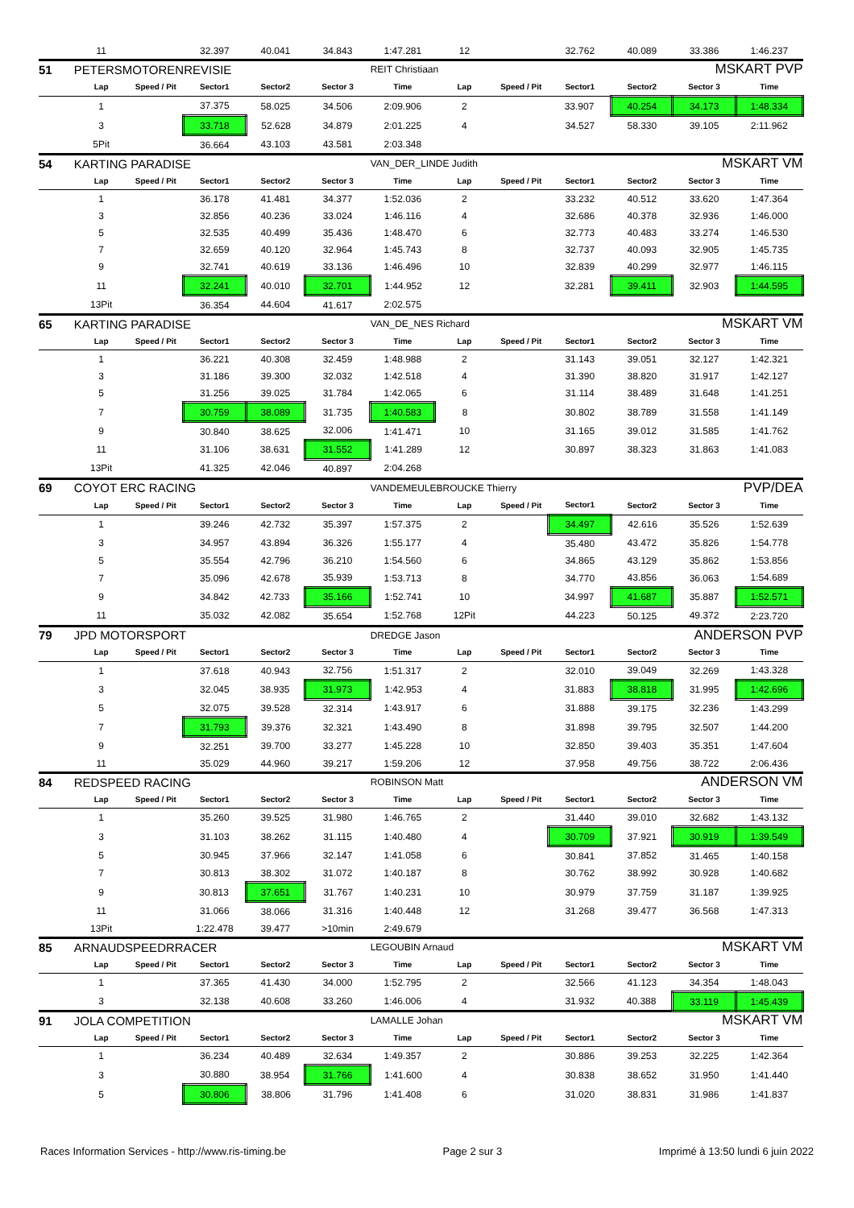| | 11 | | 32.397 | 40.041 | 34.843 | 1:47.281 | 12 | | 32.762 | 40.089 | 33.386 | 1:46.237 |
| 51 | PETERSMOTORENREVISIE | | | | | REIT Christiaan | | | MSKART PVP | | | |
| | Lap | Speed / Pit | Sector1 | Sector2 | Sector 3 | Time | Lap | Speed / Pit | Sector1 | Sector2 | Sector 3 | Time |
| | 1 | | 37.375 | 58.025 | 34.506 | 2:09.906 | 2 | | 33.907 | 40.254 | 34.173 | 1:48.334 |
| | 3 | | 33.718 | 52.628 | 34.879 | 2:01.225 | 4 | | 34.527 | 58.330 | 39.105 | 2:11.962 |
| | 5Pit | | 36.664 | 43.103 | 43.581 | 2:03.348 | | | | | | |
| 54 | KARTING PARADISE | | | | | VAN_DER_LINDE Judith | | | MSKART VM | | | |
| | Lap | Speed / Pit | Sector1 | Sector2 | Sector 3 | Time | Lap | Speed / Pit | Sector1 | Sector2 | Sector 3 | Time |
| | 1 | | 36.178 | 41.481 | 34.377 | 1:52.036 | 2 | | 33.232 | 40.512 | 33.620 | 1:47.364 |
| | 3 | | 32.856 | 40.236 | 33.024 | 1:46.116 | 4 | | 32.686 | 40.378 | 32.936 | 1:46.000 |
| | 5 | | 32.535 | 40.499 | 35.436 | 1:48.470 | 6 | | 32.773 | 40.483 | 33.274 | 1:46.530 |
| | 7 | | 32.659 | 40.120 | 32.964 | 1:45.743 | 8 | | 32.737 | 40.093 | 32.905 | 1:45.735 |
| | 9 | | 32.741 | 40.619 | 33.136 | 1:46.496 | 10 | | 32.839 | 40.299 | 32.977 | 1:46.115 |
| | 11 | | 32.241 | 40.010 | 32.701 | 1:44.952 | 12 | | 32.281 | 39.411 | 32.903 | 1:44.595 |
| | 13Pit | | 36.354 | 44.604 | 41.617 | 2:02.575 | | | | | | |
| 65 | KARTING PARADISE | | | | | VAN_DE_NES Richard | | | MSKART VM | | | |
| | Lap | Speed / Pit | Sector1 | Sector2 | Sector 3 | Time | Lap | Speed / Pit | Sector1 | Sector2 | Sector 3 | Time |
| | 1 | | 36.221 | 40.308 | 32.459 | 1:48.988 | 2 | | 31.143 | 39.051 | 32.127 | 1:42.321 |
| | 3 | | 31.186 | 39.300 | 32.032 | 1:42.518 | 4 | | 31.390 | 38.820 | 31.917 | 1:42.127 |
| | 5 | | 31.256 | 39.025 | 31.784 | 1:42.065 | 6 | | 31.114 | 38.489 | 31.648 | 1:41.251 |
| | 7 | | 30.759 | 38.089 | 31.735 | 1:40.583 | 8 | | 30.802 | 38.789 | 31.558 | 1:41.149 |
| | 9 | | 30.840 | 38.625 | 32.006 | 1:41.471 | 10 | | 31.165 | 39.012 | 31.585 | 1:41.762 |
| | 11 | | 31.106 | 38.631 | 31.552 | 1:41.289 | 12 | | 30.897 | 38.323 | 31.863 | 1:41.083 |
| | 13Pit | | 41.325 | 42.046 | 40.897 | 2:04.268 | | | | | | |
| 69 | COYOT ERC RACING | | | | | VANDEMEULEBROUCKE Thierry | | | PVP/DEA | | | |
| | Lap | Speed / Pit | Sector1 | Sector2 | Sector 3 | Time | Lap | Speed / Pit | Sector1 | Sector2 | Sector 3 | Time |
| | 1 | | 39.246 | 42.732 | 35.397 | 1:57.375 | 2 | | 34.497 | 42.616 | 35.526 | 1:52.639 |
| | 3 | | 34.957 | 43.894 | 36.326 | 1:55.177 | 4 | | 35.480 | 43.472 | 35.826 | 1:54.778 |
| | 5 | | 35.554 | 42.796 | 36.210 | 1:54.560 | 6 | | 34.865 | 43.129 | 35.862 | 1:53.856 |
| | 7 | | 35.096 | 42.678 | 35.939 | 1:53.713 | 8 | | 34.770 | 43.856 | 36.063 | 1:54.689 |
| | 9 | | 34.842 | 42.733 | 35.166 | 1:52.741 | 10 | | 34.997 | 41.687 | 35.887 | 1:52.571 |
| | 11 | | 35.032 | 42.082 | 35.654 | 1:52.768 | 12Pit | | 44.223 | 50.125 | 49.372 | 2:23.720 |
| 79 | JPD MOTORSPORT | | | | | DREDGE Jason | | | ANDERSON PVP | | | |
| | Lap | Speed / Pit | Sector1 | Sector2 | Sector 3 | Time | Lap | Speed / Pit | Sector1 | Sector2 | Sector 3 | Time |
| | 1 | | 37.618 | 40.943 | 32.756 | 1:51.317 | 2 | | 32.010 | 39.049 | 32.269 | 1:43.328 |
| | 3 | | 32.045 | 38.935 | 31.973 | 1:42.953 | 4 | | 31.883 | 38.818 | 31.995 | 1:42.696 |
| | 5 | | 32.075 | 39.528 | 32.314 | 1:43.917 | 6 | | 31.888 | 39.175 | 32.236 | 1:43.299 |
| | 7 | | 31.793 | 39.376 | 32.321 | 1:43.490 | 8 | | 31.898 | 39.795 | 32.507 | 1:44.200 |
| | 9 | | 32.251 | 39.700 | 33.277 | 1:45.228 | 10 | | 32.850 | 39.403 | 35.351 | 1:47.604 |
| | 11 | | 35.029 | 44.960 | 39.217 | 1:59.206 | 12 | | 37.958 | 49.756 | 38.722 | 2:06.436 |
| 84 | REDSPEED RACING | | | | | ROBINSON Matt | | | ANDERSON VM | | | |
| | Lap | Speed / Pit | Sector1 | Sector2 | Sector 3 | Time | Lap | Speed / Pit | Sector1 | Sector2 | Sector 3 | Time |
| | 1 | | 35.260 | 39.525 | 31.980 | 1:46.765 | 2 | | 31.440 | 39.010 | 32.682 | 1:43.132 |
| | 3 | | 31.103 | 38.262 | 31.115 | 1:40.480 | 4 | | 30.709 | 37.921 | 30.919 | 1:39.549 |
| | 5 | | 30.945 | 37.966 | 32.147 | 1:41.058 | 6 | | 30.841 | 37.852 | 31.465 | 1:40.158 |
| | 7 | | 30.813 | 38.302 | 31.072 | 1:40.187 | 8 | | 30.762 | 38.992 | 30.928 | 1:40.682 |
| | 9 | | 30.813 | 37.651 | 31.767 | 1:40.231 | 10 | | 30.979 | 37.759 | 31.187 | 1:39.925 |
| | 11 | | 31.066 | 38.066 | 31.316 | 1:40.448 | 12 | | 31.268 | 39.477 | 36.568 | 1:47.313 |
| | 13Pit | | 1:22.478 | 39.477 | >10min | 2:49.679 | | | | | | |
| 85 | ARNAUDSPEEDRRACER | | | | | LEGOUBIN Arnaud | | | MSKART VM | | | |
| | Lap | Speed / Pit | Sector1 | Sector2 | Sector 3 | Time | Lap | Speed / Pit | Sector1 | Sector2 | Sector 3 | Time |
| | 1 | | 37.365 | 41.430 | 34.000 | 1:52.795 | 2 | | 32.566 | 41.123 | 34.354 | 1:48.043 |
| | 3 | | 32.138 | 40.608 | 33.260 | 1:46.006 | 4 | | 31.932 | 40.388 | 33.119 | 1:45.439 |
| 91 | JOLA COMPETITION | | | | | LAMALLE Johan | | | MSKART VM | | | |
| | Lap | Speed / Pit | Sector1 | Sector2 | Sector 3 | Time | Lap | Speed / Pit | Sector1 | Sector2 | Sector 3 | Time |
| | 1 | | 36.234 | 40.489 | 32.634 | 1:49.357 | 2 | | 30.886 | 39.253 | 32.225 | 1:42.364 |
| | 3 | | 30.880 | 38.954 | 31.766 | 1:41.600 | 4 | | 30.838 | 38.652 | 31.950 | 1:41.440 |
| | 5 | | 30.806 | 38.806 | 31.796 | 1:41.408 | 6 | | 31.020 | 38.831 | 31.986 | 1:41.837 |
Races Information Services - http://www.ris-timing.be Page 2 sur 3 Imprimé à 13:50 lundi 6 juin 2022